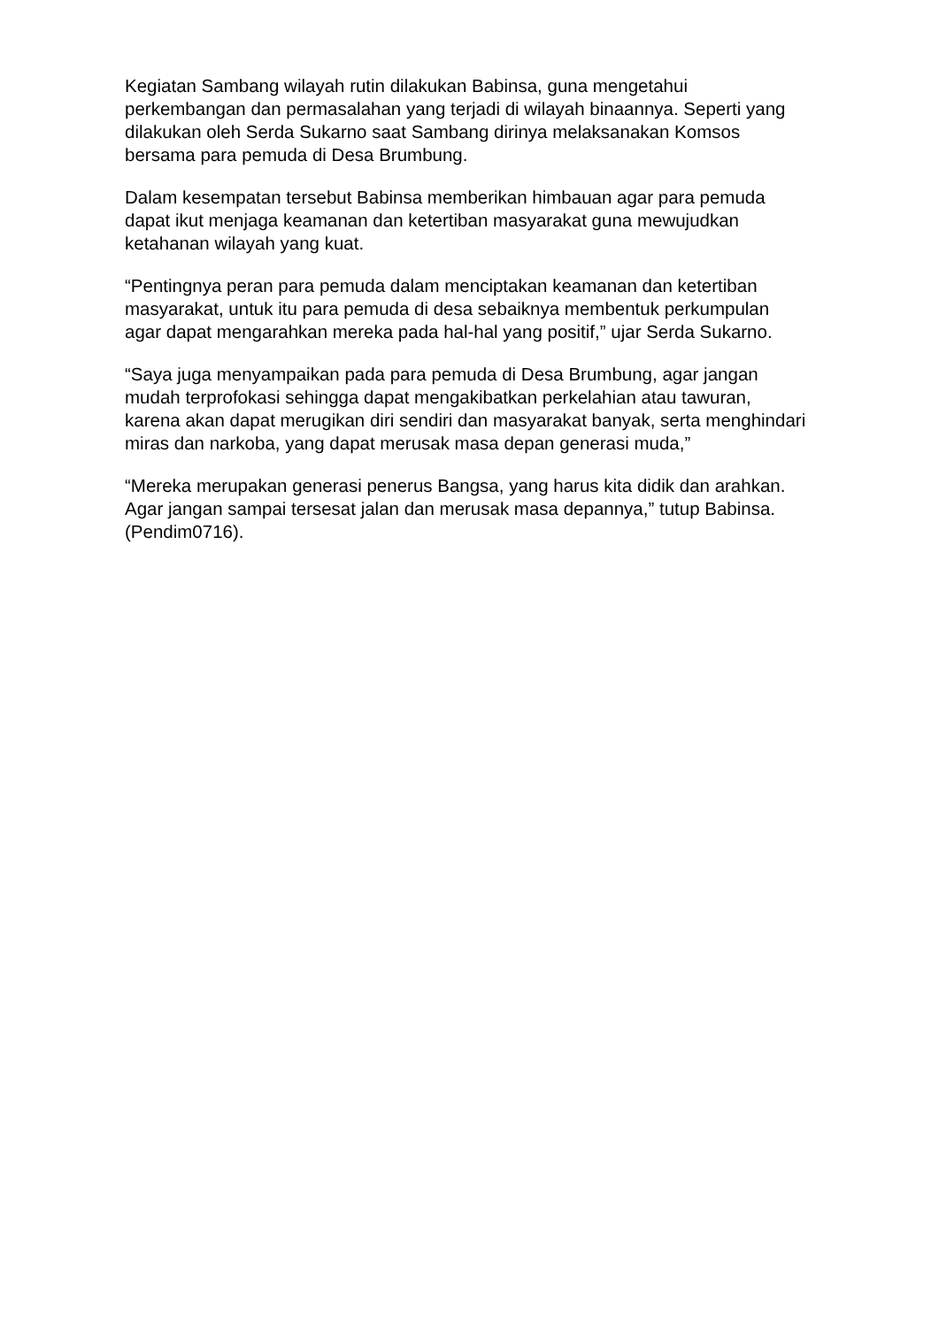Kegiatan Sambang wilayah rutin dilakukan Babinsa, guna mengetahui perkembangan dan permasalahan yang terjadi di wilayah binaannya. Seperti yang dilakukan oleh Serda Sukarno saat Sambang dirinya melaksanakan Komsos bersama para pemuda di Desa Brumbung.
Dalam kesempatan tersebut Babinsa memberikan himbauan agar para pemuda dapat ikut menjaga keamanan dan ketertiban masyarakat guna mewujudkan ketahanan wilayah yang kuat.
“Pentingnya peran para pemuda dalam menciptakan keamanan dan ketertiban masyarakat, untuk itu para pemuda di desa sebaiknya membentuk perkumpulan agar dapat mengarahkan mereka pada hal-hal yang positif,” ujar Serda Sukarno.
“Saya juga menyampaikan pada para pemuda di Desa Brumbung, agar jangan mudah terprofokasi sehingga dapat mengakibatkan perkelahian atau tawuran, karena akan dapat merugikan diri sendiri dan masyarakat banyak, serta menghindari miras dan narkoba, yang dapat merusak masa depan generasi muda,”
“Mereka merupakan generasi penerus Bangsa, yang harus kita didik dan arahkan. Agar jangan sampai tersesat jalan dan merusak masa depannya,” tutup Babinsa. (Pendim0716).